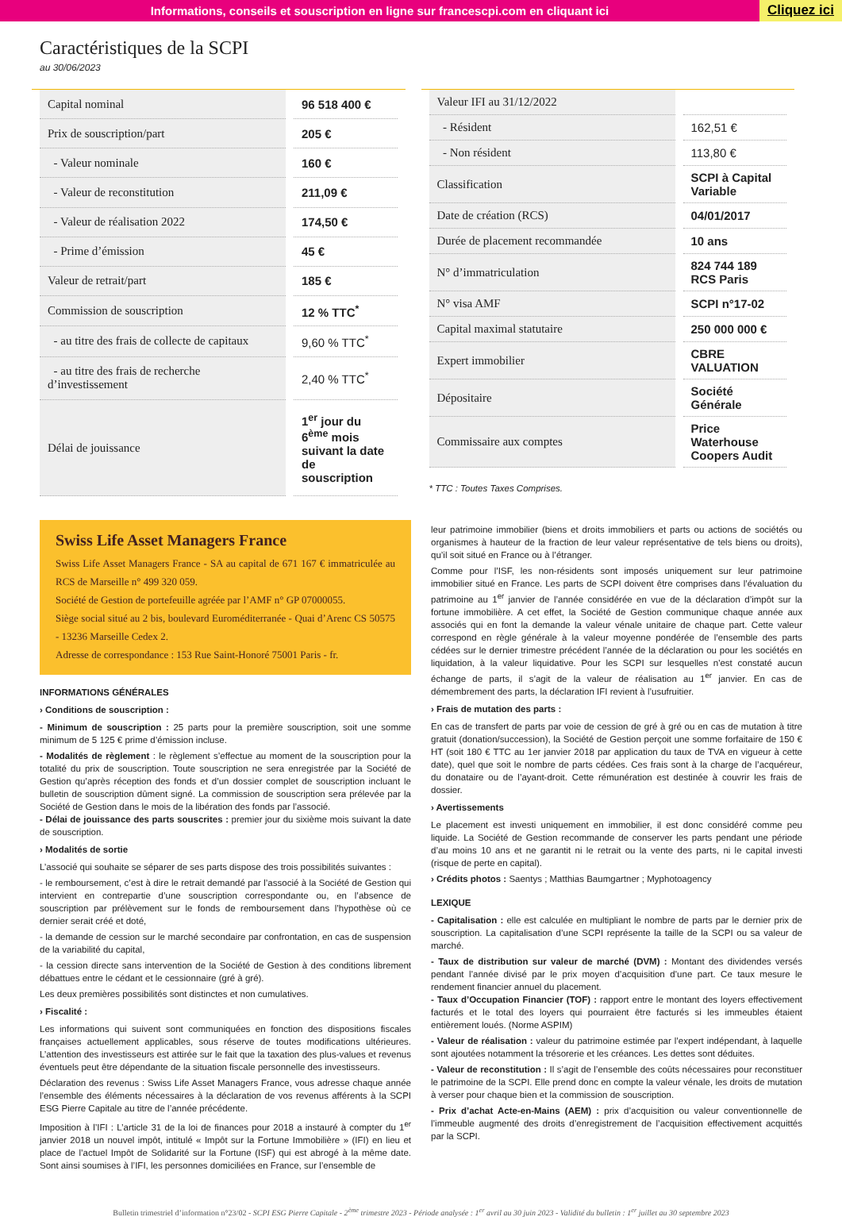Informations, conseils et souscription en ligne sur francescpi.com en cliquant ici Cliquez ici
Caractéristiques de la SCPI
au 30/06/2023
| Capital nominal | 96 518 400 € |
| Prix de souscription/part | 205 € |
| - Valeur nominale | 160 € |
| - Valeur de reconstitution | 211,09 € |
| - Valeur de réalisation 2022 | 174,50 € |
| - Prime d’émission | 45 € |
| Valeur de retrait/part | 185 € |
| Commission de souscription | 12 % TTC<sup>*</sup> |
| - au titre des frais de collecte de capitaux | 9,60 % TTC<sup>*</sup> |
| - au titre des frais de recherche d’investissement | 2,40 % TTC<sup>*</sup> |
| Délai de jouissance | 1<sup>er</sup> jour du 6<sup>ème</sup> mois suivant la date de souscription |
| Valeur IFI au 31/12/2022 | |
| - Résident | 162,51 € |
| - Non résident | 113,80 € |
| Classification | SCPI à Capital Variable |
| Date de création (RCS) | 04/01/2017 |
| Durée de placement recommandée | 10 ans |
| N° d’immatriculation | 824 744 189 RCS Paris |
| N° visa AMF | SCPI n°17-02 |
| Capital maximal statutaire | 250 000 000 € |
| Expert immobilier | CBRE VALUATION |
| Dépositaire | Société Générale |
| Commissaire aux comptes | Price Waterhouse Coopers Audit |
* TTC : Toutes Taxes Comprises.
Swiss Life Asset Managers France
Swiss Life Asset Managers France - SA au capital de 671 167 € immatriculée au RCS de Marseille n° 499 320 059.
Société de Gestion de portefeuille agréée par l’AMF n° GP 07000055.
Siège social situé au 2 bis, boulevard Euroméditerranée - Quai d’Arenc CS 50575 - 13236 Marseille Cedex 2.
Adresse de correspondance : 153 Rue Saint-Honoré 75001 Paris - fr.
INFORMATIONS GÉNÉRALES
› Conditions de souscription :
- Minimum de souscription : 25 parts pour la première souscription, soit une somme minimum de 5 125 € prime d’émission incluse.
- Modalités de règlement : le règlement s’effectue au moment de la souscription pour la totalité du prix de souscription. Toute souscription ne sera enregistrée par la Société de Gestion qu’après réception des fonds et d’un dossier complet de souscription incluant le bulletin de souscription dûment signé. La commission de souscription sera prélevée par la Société de Gestion dans le mois de la libération des fonds par l’associé.
- Délai de jouissance des parts souscrites : premier jour du sixième mois suivant la date de souscription.
› Modalités de sortie
L’associé qui souhaite se séparer de ses parts dispose des trois possibilités suivantes :
- le remboursement, c’est à dire le retrait demandé par l’associé à la Société de Gestion qui intervient en contrepartie d’une souscription correspondante ou, en l’absence de souscription par prélèvement sur le fonds de remboursement dans l’hypothèse où ce dernier serait créé et doté,
- la demande de cession sur le marché secondaire par confrontation, en cas de suspension de la variabilité du capital,
- la cession directe sans intervention de la Société de Gestion à des conditions librement débattues entre le cédant et le cessionnaire (gré à gré).
Les deux premières possibilités sont distinctes et non cumulatives.
› Fiscalité :
Les informations qui suivent sont communiquées en fonction des dispositions fiscales françaises actuellement applicables, sous réserve de toutes modifications ultérieures. L’attention des investisseurs est attirée sur le fait que la taxation des plus-values et revenus éventuels peut être dépendante de la situation fiscale personnelle des investisseurs.
Déclaration des revenus : Swiss Life Asset Managers France, vous adresse chaque année l’ensemble des éléments nécessaires à la déclaration de vos revenus afférents à la SCPI ESG Pierre Capitale au titre de l’année précédente.
Imposition à l’IFI : L’article 31 de la loi de finances pour 2018 a instauré à compter du 1<sup>er</sup> janvier 2018 un nouvel impôt, intitulé « Impôt sur la Fortune Immobilière » (IFI) en lieu et place de l’actuel Impôt de Solidarité sur la Fortune (ISF) qui est abrogé à la même date. Sont ainsi soumises à l’IFI, les personnes domiciliées en France, sur l’ensemble de
leur patrimoine immobilier (biens et droits immobiliers et parts ou actions de sociétés ou organismes à hauteur de la fraction de leur valeur représentative de tels biens ou droits), qu’il soit situé en France ou à l’étranger.
Comme pour l’ISF, les non-résidents sont imposés uniquement sur leur patrimoine immobilier situé en France. Les parts de SCPI doivent être comprises dans l’évaluation du patrimoine au 1<sup>er</sup> janvier de l’année considérée en vue de la déclaration d’impôt sur la fortune immobilière. A cet effet, la Société de Gestion communique chaque année aux associés qui en font la demande la valeur vénale unitaire de chaque part. Cette valeur correspond en règle générale à la valeur moyenne pondérée de l’ensemble des parts cédées sur le dernier trimestre précédent l’année de la déclaration ou pour les sociétés en liquidation, à la valeur liquidative. Pour les SCPI sur lesquelles n'est constaté aucun échange de parts, il s’agit de la valeur de réalisation au 1<sup>er</sup> janvier. En cas de démembrement des parts, la déclaration IFI revient à l’usufruitier.
› Frais de mutation des parts :
En cas de transfert de parts par voie de cession de gré à gré ou en cas de mutation à titre gratuit (donation/succession), la Société de Gestion perçoit une somme forfaitaire de 150 € HT (soit 180 € TTC au 1er janvier 2018 par application du taux de TVA en vigueur à cette date), quel que soit le nombre de parts cédées. Ces frais sont à la charge de l’acquéreur, du donataire ou de l’ayant-droit. Cette rémunération est destinée à couvrir les frais de dossier.
› Avertissements
Le placement est investi uniquement en immobilier, il est donc considéré comme peu liquide. La Société de Gestion recommande de conserver les parts pendant une période d’au moins 10 ans et ne garantit ni le retrait ou la vente des parts, ni le capital investi (risque de perte en capital).
› Crédits photos : Saentys ; Matthias Baumgartner ; Myphotoagency
LEXIQUE
- Capitalisation : elle est calculée en multipliant le nombre de parts par le dernier prix de souscription. La capitalisation d’une SCPI représente la taille de la SCPI ou sa valeur de marché.
- Taux de distribution sur valeur de marché (DVM) : Montant des dividendes versés pendant l’année divisé par le prix moyen d’acquisition d’une part. Ce taux mesure le rendement financier annuel du placement.
- Taux d’Occupation Financier (TOF) : rapport entre le montant des loyers effectivement facturés et le total des loyers qui pourraient être facturés si les immeubles étaient entièrement loués. (Norme ASPIM)
- Valeur de réalisation : valeur du patrimoine estimée par l’expert indépendant, à laquelle sont ajoutées notamment la trésorerie et les créances. Les dettes sont déduites.
- Valeur de reconstitution : Il s’agit de l’ensemble des coûts nécessaires pour reconstituer le patrimoine de la SCPI. Elle prend donc en compte la valeur vénale, les droits de mutation à verser pour chaque bien et la commission de souscription.
- Prix d’achat Acte-en-Mains (AEM) : prix d’acquisition ou valeur conventionnelle de l’immeuble augmenté des droits d’enregistrement de l’acquisition effectivement acquittés par la SCPI.
Bulletin trimestriel d’information n°23/02 - SCPI ESG Pierre Capitale - 2<sup>ème</sup> trimestre 2023 - Période analysée : 1<sup>er</sup> avril au 30 juin 2023 - Validité du bulletin : 1<sup>er</sup> juillet au 30 septembre 2023